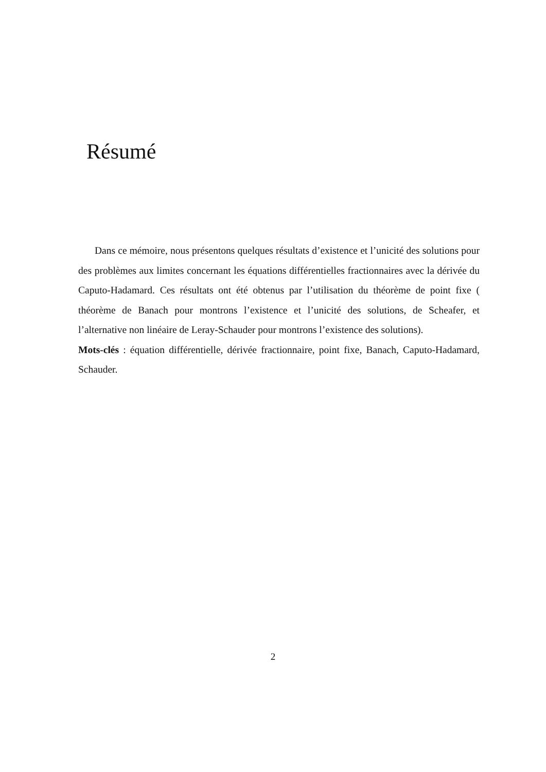Résumé
Dans ce mémoire, nous présentons quelques résultats d’existence et l’unicité des solutions pour des problèmes aux limites concernant les équations différentielles fractionnaires avec la dérivée du Caputo-Hadamard. Ces résultats ont été obtenus par l’utilisation du théorème de point fixe ( théorème de Banach pour montrons l’existence et l’unicité des solutions, de Scheafer, et l’alternative non linéaire de Leray-Schauder pour montrons l’existence des solutions).
Mots-clés : équation différentielle, dérivée fractionnaire, point fixe, Banach, Caputo-Hadamard, Schauder.
2